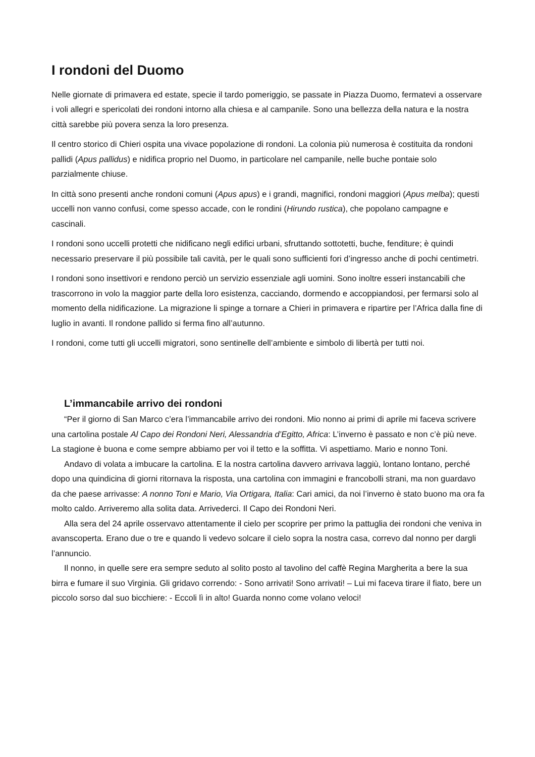I rondoni del Duomo
Nelle giornate di primavera ed estate, specie il tardo pomeriggio, se passate in Piazza Duomo, fermatevi a osservare i voli allegri e spericolati dei rondoni intorno alla chiesa e al campanile. Sono una bellezza della natura e la nostra città sarebbe più povera senza la loro presenza.
Il centro storico di Chieri ospita una vivace popolazione di rondoni. La colonia più numerosa è costituita da rondoni pallidi (Apus pallidus) e nidifica proprio nel Duomo, in particolare nel campanile, nelle buche pontaie solo parzialmente chiuse.
In città sono presenti anche rondoni comuni (Apus apus) e i grandi, magnifici, rondoni maggiori (Apus melba); questi uccelli non vanno confusi, come spesso accade, con le rondini (Hirundo rustica), che popolano campagne e cascinali.
I rondoni sono uccelli protetti che nidificano negli edifici urbani, sfruttando sottotetti, buche, fenditure; è quindi necessario preservare il più possibile tali cavità, per le quali sono sufficienti fori d’ingresso anche di pochi centimetri.
I rondoni sono insettivori e rendono perciò un servizio essenziale agli uomini. Sono inoltre esseri instancabili che trascorrono in volo la maggior parte della loro esistenza, cacciando, dormendo e accoppiandosi, per fermarsi solo al momento della nidificazione. La migrazione li spinge a tornare a Chieri in primavera e ripartire per l’Africa dalla fine di luglio in avanti. Il rondone pallido si ferma fino all’autunno.
I rondoni, come tutti gli uccelli migratori, sono sentinelle dell’ambiente e simbolo di libertà per tutti noi.
L’immancabile arrivo dei rondoni
“Per il giorno di San Marco c’era l’immancabile arrivo dei rondoni. Mio nonno ai primi di aprile mi faceva scrivere una cartolina postale Al Capo dei Rondoni Neri, Alessandria d’Egitto, Africa: L’inverno è passato e non c’è più neve. La stagione è buona e come sempre abbiamo per voi il tetto e la soffitta. Vi aspettiamo. Mario e nonno Toni.
Andavo di volata a imbucare la cartolina. E la nostra cartolina davvero arrivava laggiù, lontano lontano, perché dopo una quindicina di giorni ritornava la risposta, una cartolina con immagini e francobolli strani, ma non guardavo da che paese arrivasse: A nonno Toni e Mario, Via Ortigara, Italia: Cari amici, da noi l’inverno è stato buono ma ora fa molto caldo. Arriveremo alla solita data. Arrivederci. Il Capo dei Rondoni Neri.
Alla sera del 24 aprile osservavo attentamente il cielo per scoprire per primo la pattuglia dei rondoni che veniva in avanscoperta. Erano due o tre e quando li vedevo solcare il cielo sopra la nostra casa, correvo dal nonno per dargli l’annuncio.
Il nonno, in quelle sere era sempre seduto al solito posto al tavolino del caffè Regina Margherita a bere la sua birra e fumare il suo Virginia. Gli gridavo correndo: - Sono arrivati! Sono arrivati! – Lui mi faceva tirare il fiato, bere un piccolo sorso dal suo bicchiere: - Eccoli lì in alto! Guarda nonno come volano veloci!